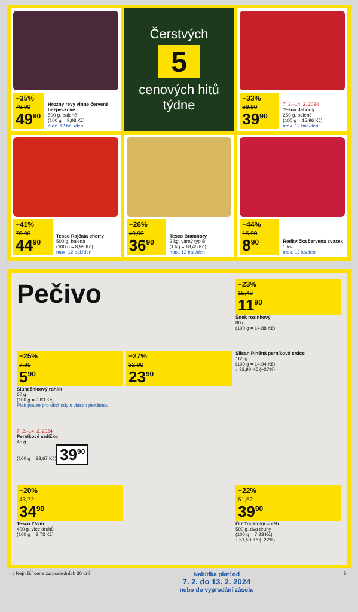−35%
76,90
49<sup>90</sup>
Hrozny révy vinné červené bezpeckové
500 g, balené
(100 g = 9,98 Kč)
max. 12 bal./den
Čerstvých
5
cenových hitů týdne
−33%
59,90
39<sup>90</sup>
7. 2.–14. 2. 2024
Tesco Jahody
250 g, balené
(100 g = 15,96 Kč)
max. 12 bal./den
−41%
76,90
44<sup>90</sup>
Tesco Rajčata cherry
500 g, balená
(100 g = 8,98 Kč)
max. 12 bal./den
−26%
49,90
36<sup>90</sup>
Tesco Brambory
2 kg, varný typ B
(1 kg = 18,45 Kč)
max. 12 bal./den
−44%
15,90
8<sup>90</sup>
Ředkvička červená svazek
1 ks
max. 12 ks/den
Pečivo
−23%
15,48
11<sup>90</sup>
Šnek rozinkový
80 g
(100 g = 14,88 Kč)
−25%
7,90
5<sup>90</sup>
Slunečnicový rohlík
60 g
(100 g = 9,83 Kč)
Platí pouze pro obchody s vlastní pekárnou.
−27%
32,90
23<sup>90</sup>
Slisan Plněná perníková srdce
160 g
(100 g = 14,94 Kč)
↓ 32,90 Kč (−27%)
7. 2.–14. 2. 2024
Perníkové srdíčko
45 g
(100 g = 88,67 Kč)
39<sup>90</sup>
−20%
43,72
34<sup>90</sup>
Tesco Závin
400 g, více druhů
(100 g = 8,73 Kč)
−22%
51,52
39<sup>90</sup>
Ölz Toustový chléb
500 g, dva druhy
(100 g = 7,98 Kč)
↓ 51,50 Kč (−22%)
↓ Nejnižší cena za posledních 30 dní Nabídka platí od
7. 2. do 13. 2. 2024
nebo do vyprodání zásob. 3